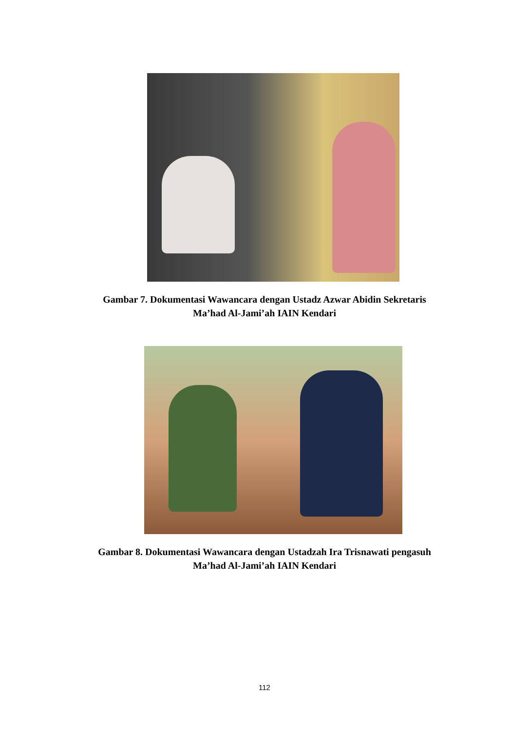Gambar 7. Dokumentasi Wawancara dengan Ustadz Azwar Abidin Sekretaris
Ma’had Al-Jami’ah IAIN Kendari
Gambar 8. Dokumentasi Wawancara dengan Ustadzah Ira Trisnawati pengasuh
Ma’had Al-Jami’ah IAIN Kendari
112